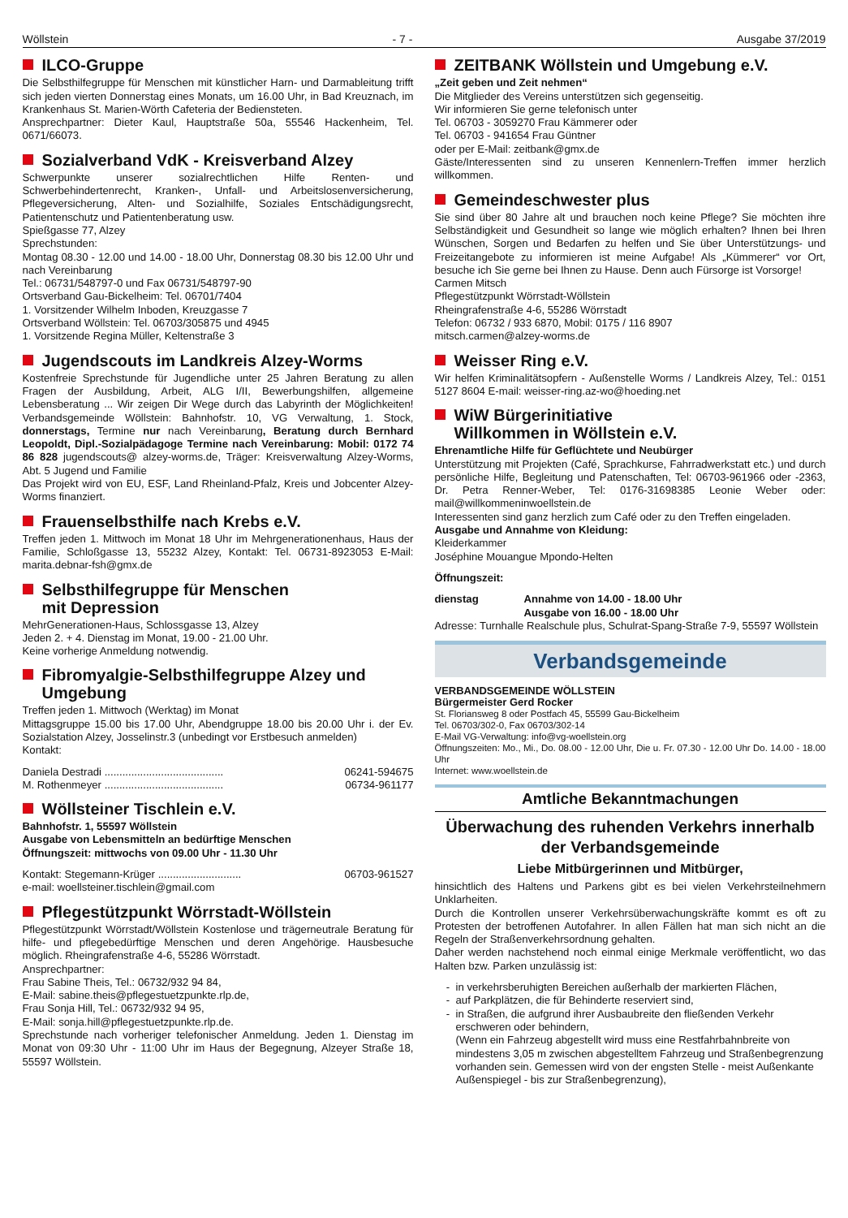Wöllstein - 7 - Ausgabe 37/2019
ILCO-Gruppe
Die Selbsthilfegruppe für Menschen mit künstlicher Harn- und Darmableitung trifft sich jeden vierten Donnerstag eines Monats, um 16.00 Uhr, in Bad Kreuznach, im Krankenhaus St. Marien-Wörth Cafeteria der Bediensteten.
Ansprechpartner: Dieter Kaul, Hauptstraße 50a, 55546 Hackenheim, Tel. 0671/66073.
Sozialverband VdK - Kreisverband Alzey
Schwerpunkte unserer sozialrechtlichen Hilfe Renten- und Schwerbehindertenrecht, Kranken-, Unfall- und Arbeitslosenversicherung, Pflegeversicherung, Alten- und Sozialhilfe, Soziales Entschädigungsrecht, Patientenschutz und Patientenberatung usw.
Spießgasse 77, Alzey
Sprechstunden:
Montag 08.30 - 12.00 und 14.00 - 18.00 Uhr, Donnerstag 08.30 bis 12.00 Uhr und nach Vereinbarung
Tel.: 06731/548797-0 und Fax 06731/548797-90
Ortsverband Gau-Bickelheim: Tel. 06701/7404
1. Vorsitzender Wilhelm Inboden, Kreuzgasse 7
Ortsverband Wöllstein: Tel. 06703/305875 und 4945
1. Vorsitzende Regina Müller, Keltenstraße 3
Jugendscouts im Landkreis Alzey-Worms
Kostenfreie Sprechstunde für Jugendliche unter 25 Jahren Beratung zu allen Fragen der Ausbildung, Arbeit, ALG I/II, Bewerbungshilfen, allgemeine Lebensberatung ... Wir zeigen Dir Wege durch das Labyrinth der Möglichkeiten! Verbandsgemeinde Wöllstein: Bahnhofstr. 10, VG Verwaltung, 1. Stock, donnerstags, Termine nur nach Vereinbarung, Beratung durch Bernhard Leopoldt, Dipl.-Sozialpädagoge Termine nach Vereinbarung: Mobil: 0172 74 86 828 jugendscouts@ alzey-worms.de, Träger: Kreisverwaltung Alzey-Worms, Abt. 5 Jugend und Familie
Das Projekt wird von EU, ESF, Land Rheinland-Pfalz, Kreis und Jobcenter Alzey-Worms finanziert.
Frauenselbsthilfe nach Krebs e.V.
Treffen jeden 1. Mittwoch im Monat 18 Uhr im Mehrgenerationenhaus, Haus der Familie, Schloßgasse 13, 55232 Alzey, Kontakt: Tel. 06731-8923053 E-Mail: marita.debnar-fsh@gmx.de
Selbsthilfegruppe für Menschen
mit Depression
MehrGenerationen-Haus, Schlossgasse 13, Alzey
Jeden 2. + 4. Dienstag im Monat, 19.00 - 21.00 Uhr.
Keine vorherige Anmeldung notwendig.
Fibromyalgie-Selbsthilfegruppe Alzey und Umgebung
Treffen jeden 1. Mittwoch (Werktag) im Monat
Mittagsgruppe 15.00 bis 17.00 Uhr, Abendgruppe 18.00 bis 20.00 Uhr i. der Ev. Sozialstation Alzey, Josselinstr.3 (unbedingt vor Erstbesuch anmelden)
Kontakt:
Daniela Destradi ........................................ 06241-594675
M. Rothenmeyer ........................................ 06734-961177
Wöllsteiner Tischlein e.V.
Bahnhofstr. 1, 55597 Wöllstein
Ausgabe von Lebensmitteln an bedürftige Menschen
Öffnungszeit: mittwochs von 09.00 Uhr - 11.30 Uhr
Kontakt: Stegemann-Krüger ............................ 06703-961527
e-mail: woellsteiner.tischlein@gmail.com
Pflegestützpunkt Wörrstadt-Wöllstein
Pflegestützpunkt Wörrstadt/Wöllstein Kostenlose und trägerneutrale Beratung für hilfe- und pflegebedürftige Menschen und deren Angehörige. Hausbesuche möglich. Rheingrafenstraße 4-6, 55286 Wörrstadt.
Ansprechpartner:
Frau Sabine Theis, Tel.: 06732/932 94 84,
E-Mail: sabine.theis@pflegestuetzpunkte.rlp.de,
Frau Sonja Hill, Tel.: 06732/932 94 95,
E-Mail: sonja.hill@pflegestuetzpunkte.rlp.de.
Sprechstunde nach vorheriger telefonischer Anmeldung. Jeden 1. Dienstag im Monat von 09:30 Uhr - 11:00 Uhr im Haus der Begegnung, Alzeyer Straße 18, 55597 Wöllstein.
ZEITBANK Wöllstein und Umgebung e.V.
„Zeit geben und Zeit nehmen“
Die Mitglieder des Vereins unterstützen sich gegenseitig.
Wir informieren Sie gerne telefonisch unter
Tel. 06703 - 3059270 Frau Kämmerer oder
Tel. 06703 - 941654 Frau Güntner
oder per E-Mail: zeitbank@gmx.de
Gäste/Interessenten sind zu unseren Kennenlern-Treffen immer herzlich willkommen.
Gemeindeschwester plus
Sie sind über 80 Jahre alt und brauchen noch keine Pflege? Sie möchten ihre Selbständigkeit und Gesundheit so lange wie möglich erhalten? Ihnen bei Ihren Wünschen, Sorgen und Bedarfen zu helfen und Sie über Unterstützungs- und Freizeitangebote zu informieren ist meine Aufgabe! Als „Kümmerer“ vor Ort, besuche ich Sie gerne bei Ihnen zu Hause. Denn auch Fürsorge ist Vorsorge!
Carmen Mitsch
Pflegestützpunkt Wörrstadt-Wöllstein
Rheingrafenstraße 4-6, 55286 Wörrstadt
Telefon: 06732 / 933 6870, Mobil: 0175 / 116 8907
mitsch.carmen@alzey-worms.de
Weisser Ring e.V.
Wir helfen Kriminalitätsopfern - Außenstelle Worms / Landkreis Alzey, Tel.: 0151 5127 8604 E-mail: weisser-ring.az-wo@hoeding.net
WiW Bürgerinitiative
Willkommen in Wöllstein e.V.
Ehrenamtliche Hilfe für Geflüchtete und Neubürger
Unterstützung mit Projekten (Café, Sprachkurse, Fahrradwerkstatt etc.) und durch persönliche Hilfe, Begleitung und Patenschaften, Tel: 06703-961966 oder -2363, Dr. Petra Renner-Weber, Tel: 0176-31698385 Leonie Weber oder: mail@willkommeninwoellstein.de
Interessenten sind ganz herzlich zum Café oder zu den Treffen eingeladen.
Ausgabe und Annahme von Kleidung:
Kleiderkammer
Joséphine Mouangue Mpondo-Helten
Öffnungszeit:
dienstag Annahme von 14.00 - 18.00 Uhr
Ausgabe von 16.00 - 18.00 Uhr
Adresse: Turnhalle Realschule plus, Schulrat-Spang-Straße 7-9, 55597 Wöllstein
Verbandsgemeinde
VERBANDSGEMEINDE WÖLLSTEIN
Bürgermeister Gerd Rocker
St. Floriansweg 8 oder Postfach 45, 55599 Gau-Bickelheim
Tel. 06703/302-0, Fax 06703/302-14
E-Mail VG-Verwaltung: info@vg-woellstein.org
Öffnungszeiten: Mo., Mi., Do. 08.00 - 12.00 Uhr, Die u. Fr. 07.30 - 12.00 Uhr Do. 14.00 - 18.00 Uhr
Internet: www.woellstein.de
Amtliche Bekanntmachungen
Überwachung des ruhenden Verkehrs innerhalb der Verbandsgemeinde
Liebe Mitbürgerinnen und Mitbürger,
hinsichtlich des Haltens und Parkens gibt es bei vielen Verkehrsteilnehmern Unklarheiten.
Durch die Kontrollen unserer Verkehrsüberwachungskräfte kommt es oft zu Protesten der betroffenen Autofahrer. In allen Fällen hat man sich nicht an die Regeln der Straßenverkehrsordnung gehalten.
Daher werden nachstehend noch einmal einige Merkmale veröffentlicht, wo das Halten bzw. Parken unzulässig ist:
in verkehrsberuhigten Bereichen außerhalb der markierten Flächen,
auf Parkplätzen, die für Behinderte reserviert sind,
in Straßen, die aufgrund ihrer Ausbaubreite den fließenden Verkehr erschweren oder behindern,
(Wenn ein Fahrzeug abgestellt wird muss eine Restfahrbahnbreite von mindestens 3,05 m zwischen abgestelltem Fahrzeug und Straßenbegrenzung vorhanden sein. Gemessen wird von der engsten Stelle - meist Außenkante Außenspiegel - bis zur Straßenbegrenzung),